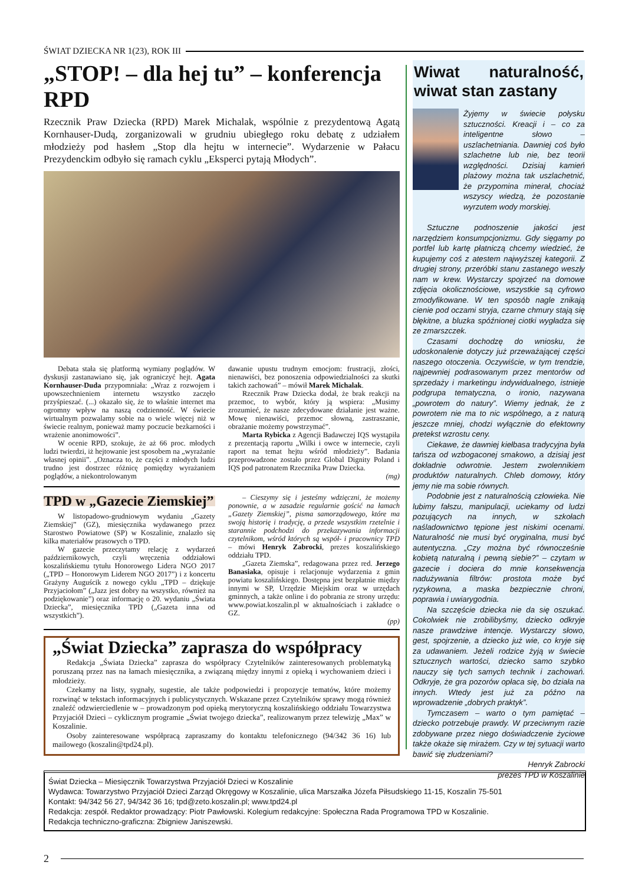ŚWIAT DZIECKA NR 1(23), ROK III
„STOP! – dla hej tu” – konferencja RPD
Rzecznik Praw Dziecka (RPD) Marek Michalak, wspólnie z prezydentową Agatą Kornhauser-Dudą, zorganizowali w grudniu ubiegłego roku debatę z udziałem młodzieży pod hasłem „Stop dla hejtu w internecie”. Wydarzenie w Pałacu Prezydenckim odbyło się ramach cyklu „Eksperci pytają Młodych”.
Debata stała się platformą wymiany poglądów. W dyskusji zastanawiano się, jak ograniczyć hejt. Agata Kornhauser-Duda przypomniała: „Wraz z rozwojem i upowszechnieniem internetu wszystko zaczęło przyśpieszać. (...) okazało się, że to właśnie internet ma ogromny wpływ na naszą codzienność. W świecie wirtualnym pozwalamy sobie na o wiele więcej niż w świecie realnym, ponieważ mamy poczucie bezkarności i wrażenie anonimowości”.
W ocenie RPD, szokuje, że aż 66 proc. młodych ludzi twierdzi, iż hejtowanie jest sposobem na „wyrażanie własnej opinii”. „Oznacza to, że części z młodych ludzi trudno jest dostrzec różnicę pomiędzy wyrażaniem poglądów, a niekontrolowanym
dawanie upustu trudnym emocjom: frustracji, złości, nienawiści, bez ponoszenia odpowiedzialności za skutki takich zachowań” – mówił Marek Michalak.
Rzecznik Praw Dziecka dodał, że brak reakcji na przemoc, to wybór, który ją wspiera: „Musimy zrozumieć, że nasze zdecydowane działanie jest ważne. Mowę nienawiści, przemoc słowną, zastraszanie, obrażanie możemy powstrzymać”.
Marta Rybicka z Agencji Badawczej IQS wystąpiła z prezentacją raportu „Wilki i owce w internecie, czyli raport na temat hejtu wśród młodzieży”. Badania przeprowadzone zostało przez Global Dignity Poland i IQS pod patronatem Rzecznika Praw Dziecka.
(mg)
TPD w „Gazecie Ziemskiej”
W listopadowo-grudniowym wydaniu „Gazety Ziemskiej” (GZ), miesięcznika wydawanego przez Starostwo Powiatowe (SP) w Koszalinie, znalazło się kilka materiałów prasowych o TPD.
W gazecie przeczytamy relację z wydarzeń październikowych, czyli wręczenia oddziałowi koszalińskiemu tytułu Honorowego Lidera NGO 2017 („TPD – Honorowym Liderem NGO 2017”) i z koncertu Grażyny Auguścik z nowego cyklu „TPD – dziękuje Przyjaciołom” („Jazz jest dobry na wszystko, również na podziękowanie”) oraz informację o 20. wydaniu „Świata Dziecka”, miesięcznika TPD („Gazeta inna od wszystkich”).
– Cieszymy się i jesteśmy wdzięczni, że możemy ponownie, a w zasadzie regularnie gościć na łamach „Gazety Ziemskiej”, pisma samorządowego, które ma swoją historię i tradycję, a przede wszystkim rzetelnie i starannie podchodzi do przekazywania informacji czytelnikom, wśród których są współ- i pracownicy TPD – mówi Henryk Zabrocki, prezes koszalińskiego oddziału TPD.
„Gazeta Ziemska”, redagowana przez red. Jerzego Banasiaka, opisuje i relacjonuje wydarzenia z gmin powiatu koszalińskiego. Dostępna jest bezpłatnie między innymi w SP, Urzędzie Miejskim oraz w urzędach gminnych, a także online i do pobrania ze strony urzędu: www.powiat.koszalin.pl w aktualnościach i zakładce o GZ.
(pp)
„Świat Dziecka” zaprasza do współpracy
Redakcja „Świata Dziecka” zaprasza do współpracy Czytelników zainteresowanych problematyką poruszaną przez nas na łamach miesięcznika, a związaną między innymi z opieką i wychowaniem dzieci i młodzieży.
Czekamy na listy, sygnały, sugestie, ale także podpowiedzi i propozycje tematów, które możemy rozwinąć w tekstach informacyjnych i publicystycznych. Wskazane przez Czytelników sprawy mogą również znaleźć odzwierciedlenie w – prowadzonym pod opieką merytoryczną koszalińskiego oddziału Towarzystwa Przyjaciół Dzieci – cyklicznym programie „Świat twojego dziecka”, realizowanym przez telewizję „Max” w Koszalinie.
Osoby zainteresowane współpracą zapraszamy do kontaktu telefonicznego (94/342 36 16) lub mailowego (koszalin@tpd24.pl).
Wiwat naturalność, wiwat stan zastany
Żyjemy w świecie połysku sztuczności. Kreacji i – co za inteligentne słowo – uszlachetniania. Dawniej coś było szlachetne lub nie, bez teorii względności. Dzisiaj kamień plażowy można tak uszlachetnić, że przypomina minerał, chociaż wszyscy wiedzą, że pozostanie wyrzutem wody morskiej.
Sztuczne podnoszenie jakości jest narzędziem konsumpcjonizmu. Gdy sięgamy po portfel lub kartę płatniczą chcemy wiedzieć, że kupujemy coś z atestem najwyższej kategorii. Z drugiej strony, przeróbki stanu zastanego weszły nam w krew. Wystarczy spojrzeć na domowe zdjęcia okolicznościowe, wszystkie są cyfrowo zmodyfikowane. W ten sposób nagle znikają cienie pod oczami stryja, czarne chmury stają się błękitne, a bluzka spóźnionej ciotki wygładza się ze zmarszczek.
Czasami dochodzę do wniosku, że udoskonalenie dotyczy już przeważającej części naszego otoczenia. Oczywiście, w tym trendzie, najpewniej podrasowanym przez mentorów od sprzedaży i marketingu indywidualnego, istnieje podgrupa tematyczna, o ironio, nazywana „powrotem do natury”. Wiemy jednak, że z powrotem nie ma to nic wspólnego, a z naturą jeszcze mniej, chodzi wyłącznie do efektowny pretekst wzrostu ceny.
Ciekawe, że dawniej kiełbasa tradycyjna była tańsza od wzbogaconej smakowo, a dzisiaj jest dokładnie odwrotnie. Jestem zwolennikiem produktów naturalnych. Chleb domowy, który jemy nie ma sobie równych.
Podobnie jest z naturalnością człowieka. Nie lubimy fałszu, manipulacji, uciekamy od ludzi pozujących na innych, w szkołach naśladownictwo tępione jest niskimi ocenami. Naturalność nie musi być oryginalna, musi być autentyczna. „Czy można być równocześnie kobietą naturalną i pewną siebie?” – czytam w gazecie i dociera do mnie konsekwencja nadużywania filtrów: prostota może być ryzykowna, a maska bezpiecznie chroni, poprawia i uwiarygodnia.
Na szczęście dziecka nie da się oszukać. Cokolwiek nie zrobilibyśmy, dziecko odkryje nasze prawdziwe intencje. Wystarczy słowo, gest, spojrzenie, a dziecko już wie, co kryje się za udawaniem. Jeżeli rodzice żyją w świecie sztucznych wartości, dziecko samo szybko nauczy się tych samych technik i zachowań. Odkryje, że gra pozorów opłaca się, bo działa na innych. Wtedy jest już za późno na wprowadzenie „dobrych praktyk”.
Tymczasem – warto o tym pamiętać – dziecko potrzebuje prawdy. W przeciwnym razie zdobywane przez niego doświadczenie życiowe także okaże się mirażem. Czy w tej sytuacji warto bawić się złudzeniami?
Henryk Zabrocki
prezes TPD w Koszalinie
Świat Dziecka – Miesięcznik Towarzystwa Przyjaciół Dzieci w Koszalinie
Wydawca: Towarzystwo Przyjaciół Dzieci Zarząd Okręgowy w Koszalinie, ulica Marszałka Józefa Piłsudskiego 11-15, Koszalin 75-501
Kontakt: 94/342 56 27, 94/342 36 16; tpd@zeto.koszalin.pl; www.tpd24.pl
Redakcja: zespół. Redaktor prowadzący: Piotr Pawłowski. Kolegium redakcyjne: Społeczna Rada Programowa TPD w Koszalinie.
Redakcja techniczno-graficzna: Zbigniew Janiszewski.
2